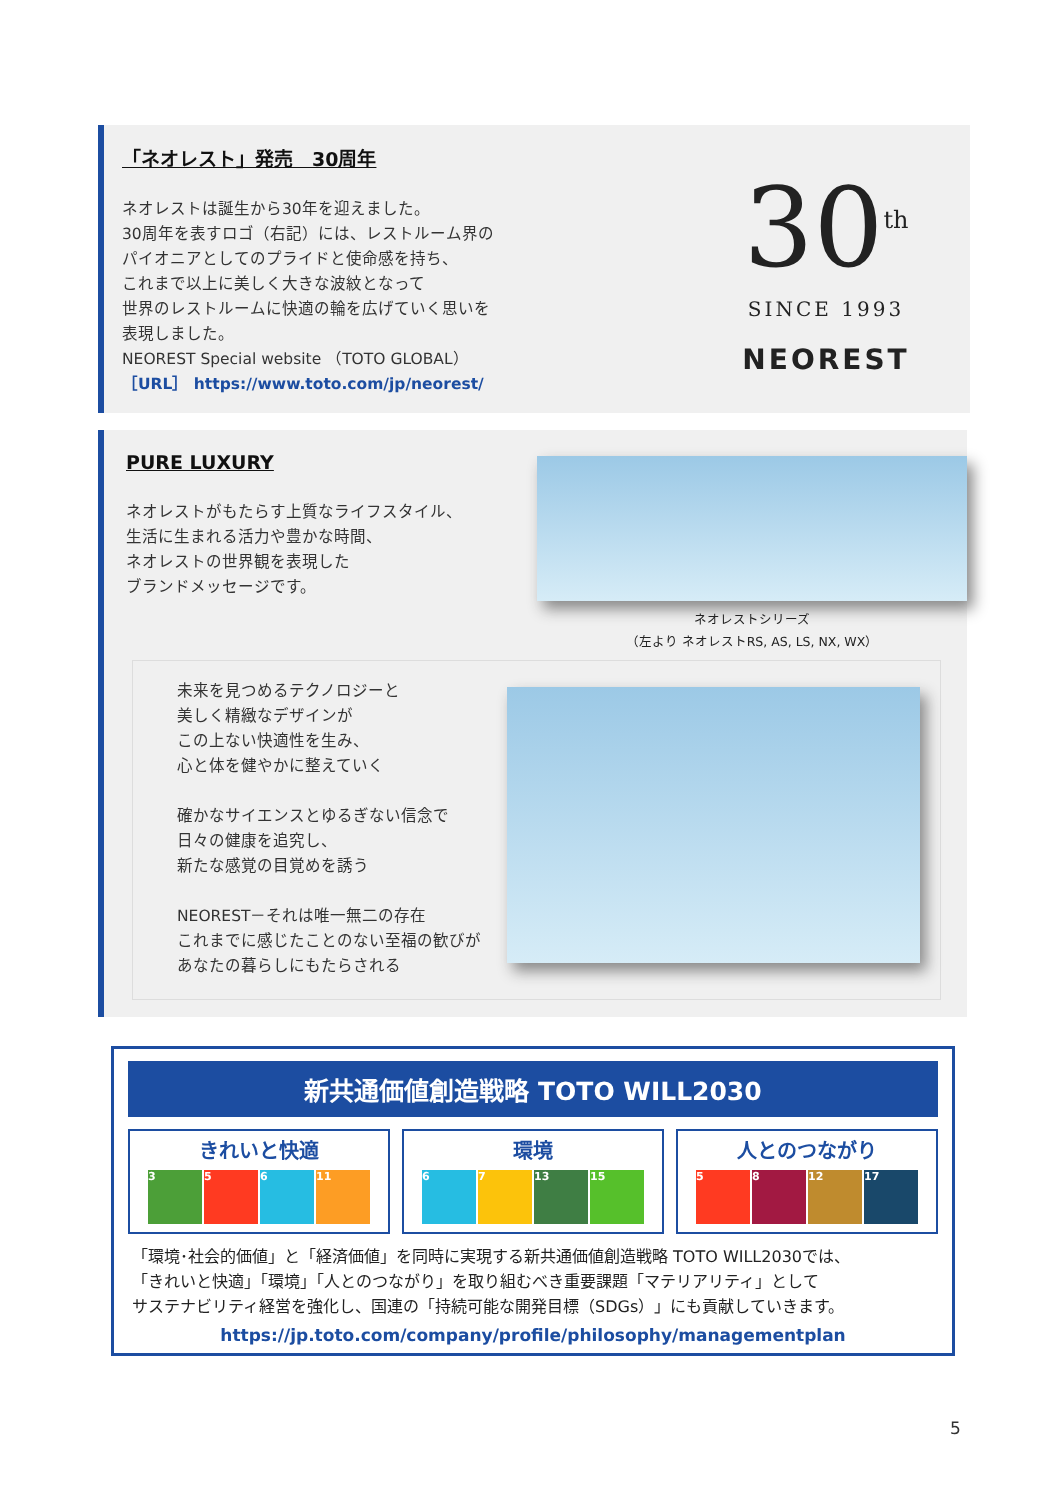「ネオレスト」発売　30周年
ネオレストは誕生から30年を迎えました。
30周年を表すロゴ（右記）には、レストルーム界の
パイオニアとしてのプライドと使命感を持ち、
これまで以上に美しく大きな波紋となって
世界のレストルームに快適の輪を広げていく思いを
表現しました。
NEOREST Special website （TOTO GLOBAL）
［URL］ https://www.toto.com/jp/neorest/
30<sup>th</sup>
SINCE 1993
NEOREST
PURE LUXURY
ネオレストがもたらす上質なライフスタイル、
生活に生まれる活力や豊かな時間、
ネオレストの世界観を表現した
ブランドメッセージです。
ネオレストシリーズ
（左より ネオレストRS, AS, LS, NX, WX）
未来を見つめるテクノロジーと
美しく精緻なデザインが
この上ない快適性を生み、
心と体を健やかに整えていく
確かなサイエンスとゆるぎない信念で
日々の健康を追究し、
新たな感覚の目覚めを誘う
NEOREST－それは唯一無二の存在
これまでに感じたことのない至福の歓びが
あなたの暮らしにもたらされる
新共通価値創造戦略 TOTO WILL2030
きれいと快適
3 5 6 11
環境
6 7 13 15
人とのつながり
5 8 12 17
「環境･社会的価値」と「経済価値」を同時に実現する新共通価値創造戦略 TOTO WILL2030では、
「きれいと快適」「環境」「人とのつながり」を取り組むべき重要課題「マテリアリティ」として
サステナビリティ経営を強化し、国連の「持続可能な開発目標（SDGs）」にも貢献していきます。
https://jp.toto.com/company/profile/philosophy/managementplan
5